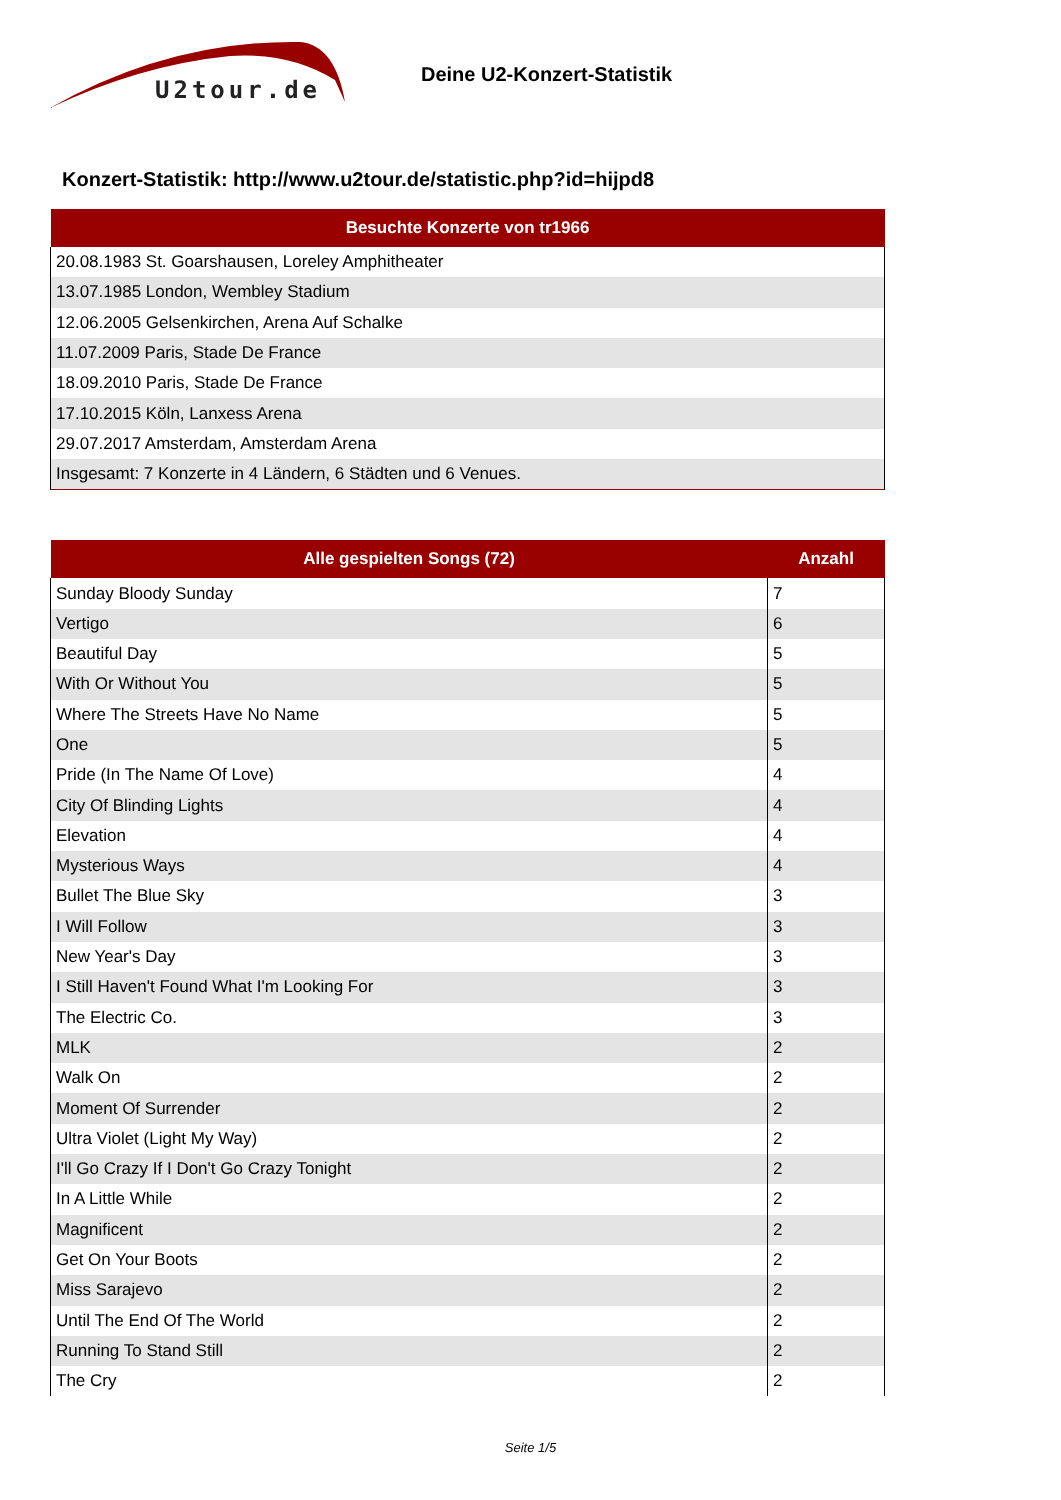U2tour.de
Deine U2-Konzert-Statistik
Konzert-Statistik: http://www.u2tour.de/statistic.php?id=hijpd8
| Besuchte Konzerte von tr1966 |
| --- |
| 20.08.1983 St. Goarshausen, Loreley Amphitheater |
| 13.07.1985 London, Wembley Stadium |
| 12.06.2005 Gelsenkirchen, Arena Auf Schalke |
| 11.07.2009 Paris, Stade De France |
| 18.09.2010 Paris, Stade De France |
| 17.10.2015 Köln, Lanxess Arena |
| 29.07.2017 Amsterdam, Amsterdam Arena |
| Insgesamt: 7 Konzerte in 4 Ländern, 6 Städten und 6 Venues. |
| Alle gespielten Songs (72) | Anzahl |
| --- | --- |
| Sunday Bloody Sunday | 7 |
| Vertigo | 6 |
| Beautiful Day | 5 |
| With Or Without You | 5 |
| Where The Streets Have No Name | 5 |
| One | 5 |
| Pride (In The Name Of Love) | 4 |
| City Of Blinding Lights | 4 |
| Elevation | 4 |
| Mysterious Ways | 4 |
| Bullet The Blue Sky | 3 |
| I Will Follow | 3 |
| New Year's Day | 3 |
| I Still Haven't Found What I'm Looking For | 3 |
| The Electric Co. | 3 |
| MLK | 2 |
| Walk On | 2 |
| Moment Of Surrender | 2 |
| Ultra Violet (Light My Way) | 2 |
| I'll Go Crazy If I Don't Go Crazy Tonight | 2 |
| In A Little While | 2 |
| Magnificent | 2 |
| Get On Your Boots | 2 |
| Miss Sarajevo | 2 |
| Until The End Of The World | 2 |
| Running To Stand Still | 2 |
| The Cry | 2 |
Seite 1/5